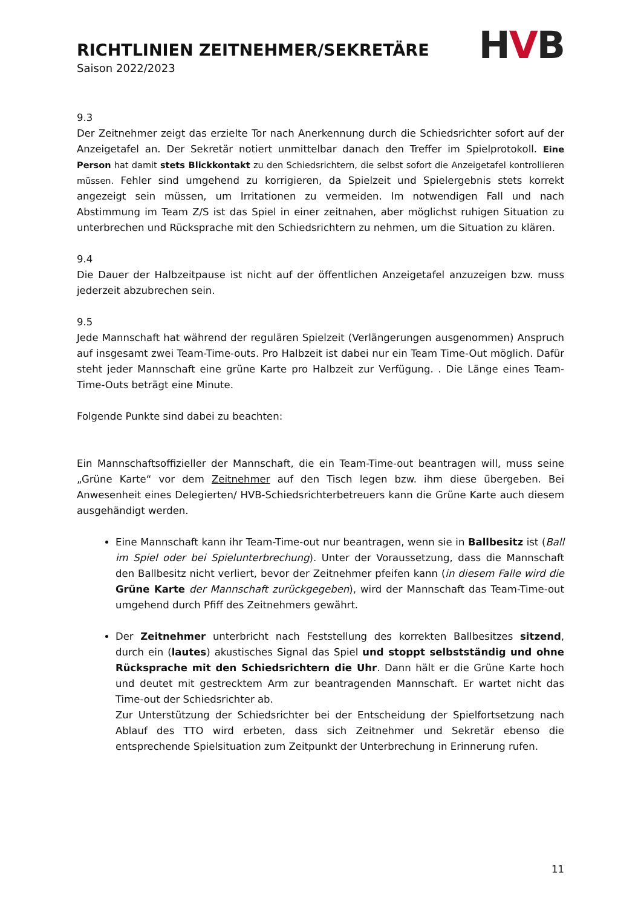RICHTLINIEN ZEITNEHMER/SEKRETÄRE
Saison 2022/2023
HVB
9.3
Der Zeitnehmer zeigt das erzielte Tor nach Anerkennung durch die Schiedsrichter sofort auf der Anzeigetafel an. Der Sekretär notiert unmittelbar danach den Treffer im Spielprotokoll. Eine Person hat damit stets Blickkontakt zu den Schiedsrichtern, die selbst sofort die Anzeigetafel kontrollieren müssen. Fehler sind umgehend zu korrigieren, da Spielzeit und Spielergebnis stets korrekt angezeigt sein müssen, um Irritationen zu vermeiden. Im notwendigen Fall und nach Abstimmung im Team Z/S ist das Spiel in einer zeitnahen, aber möglichst ruhigen Situation zu unterbrechen und Rücksprache mit den Schiedsrichtern zu nehmen, um die Situation zu klären.
9.4
Die Dauer der Halbzeitpause ist nicht auf der öffentlichen Anzeigetafel anzuzeigen bzw. muss jederzeit abzubrechen sein.
9.5
Jede Mannschaft hat während der regulären Spielzeit (Verlängerungen ausgenommen) Anspruch auf insgesamt zwei Team-Time-outs. Pro Halbzeit ist dabei nur ein Team Time-Out möglich. Dafür steht jeder Mannschaft eine grüne Karte pro Halbzeit zur Verfügung. . Die Länge eines Team-Time-Outs beträgt eine Minute.
Folgende Punkte sind dabei zu beachten:
Ein Mannschaftsoffizieller der Mannschaft, die ein Team-Time-out beantragen will, muss seine „Grüne Karte“ vor dem Zeitnehmer auf den Tisch legen bzw. ihm diese übergeben. Bei Anwesenheit eines Delegierten/ HVB-Schiedsrichterbetreuers kann die Grüne Karte auch diesem ausgehändigt werden.
Eine Mannschaft kann ihr Team-Time-out nur beantragen, wenn sie in Ballbesitz ist (Ball im Spiel oder bei Spielunterbrechung). Unter der Voraussetzung, dass die Mannschaft den Ballbesitz nicht verliert, bevor der Zeitnehmer pfeifen kann (in diesem Falle wird die Grüne Karte der Mannschaft zurückgegeben), wird der Mannschaft das Team-Time-out umgehend durch Pfiff des Zeitnehmers gewährt.
Der Zeitnehmer unterbricht nach Feststellung des korrekten Ballbesitzes sitzend, durch ein (lautes) akustisches Signal das Spiel und stoppt selbstständig und ohne Rücksprache mit den Schiedsrichtern die Uhr. Dann hält er die Grüne Karte hoch und deutet mit gestrecktem Arm zur beantragenden Mannschaft. Er wartet nicht das Time-out der Schiedsrichter ab.
Zur Unterstützung der Schiedsrichter bei der Entscheidung der Spielfortsetzung nach Ablauf des TTO wird erbeten, dass sich Zeitnehmer und Sekretär ebenso die entsprechende Spielsituation zum Zeitpunkt der Unterbrechung in Erinnerung rufen.
11